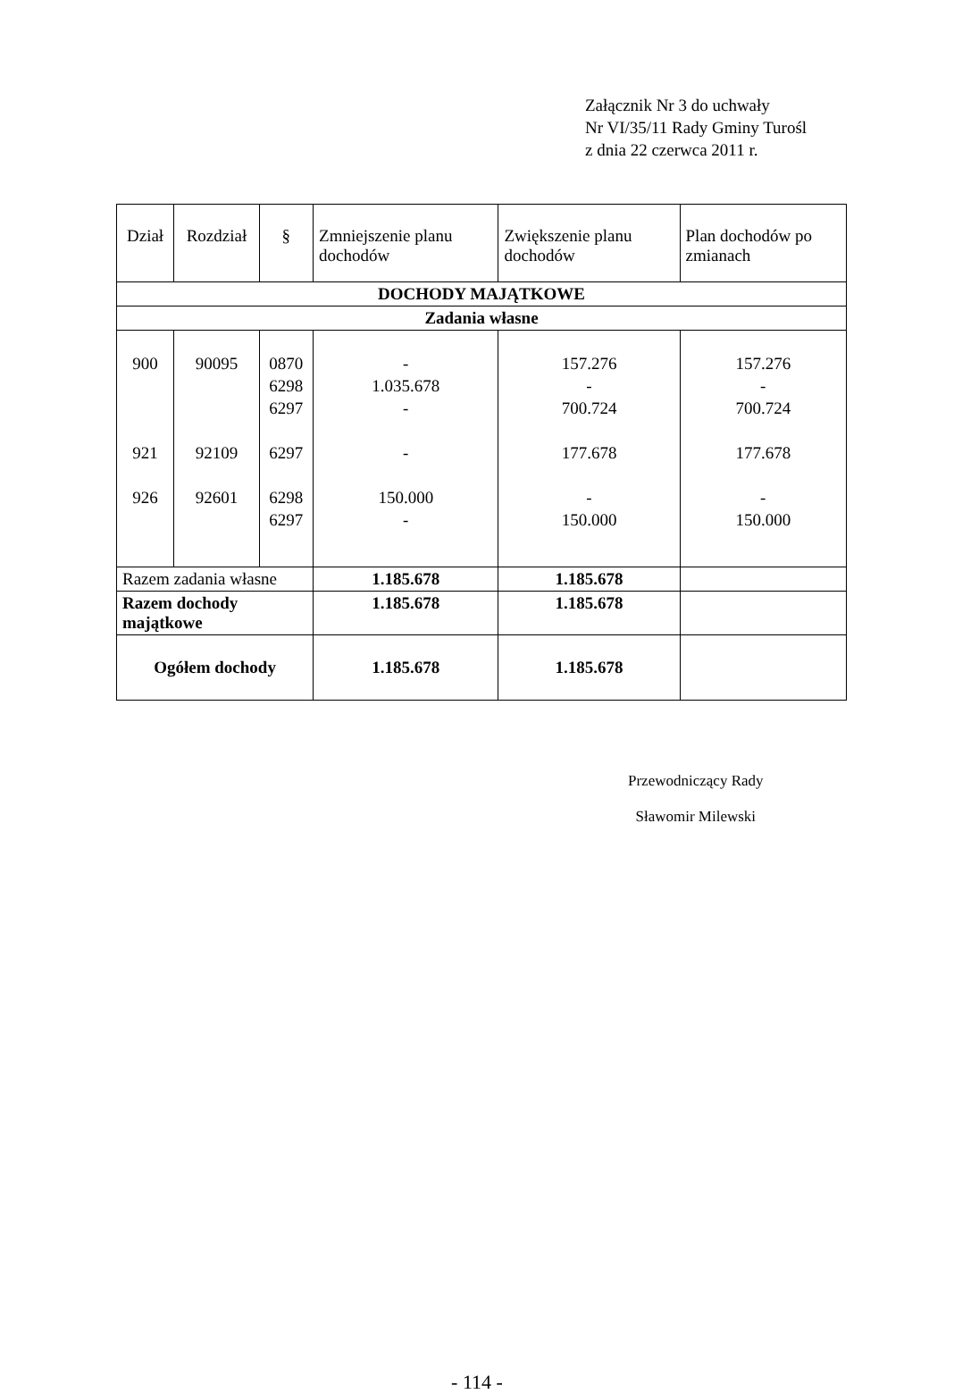Załącznik Nr 3 do uchwały
Nr VI/35/11 Rady Gminy Turośl
z dnia 22 czerwca 2011 r.
| Dział | Rozdział | § | Zmniejszenie planu dochodów | Zwiększenie planu dochodów | Plan dochodów po zmianach |
| --- | --- | --- | --- | --- | --- |
| DOCHODY MAJĄTKOWE | | | | | |
| Zadania własne | | | | | |
| 900 921 926 | 90095 92109 92601 | 0870 6298 6297 6297 6298 6297 | - 1.035.678 - - 150.000 - | 157.276 - 700.724 177.678 - 150.000 | 157.276 - 700.724 177.678 - 150.000 |
| Razem zadania własne | | | 1.185.678 | 1.185.678 | |
| Razem dochody majątkowe | | | 1.185.678 | 1.185.678 | |
| Ogółem dochody | | | 1.185.678 | 1.185.678 | |
Przewodniczący Rady
Sławomir Milewski
- 114 -